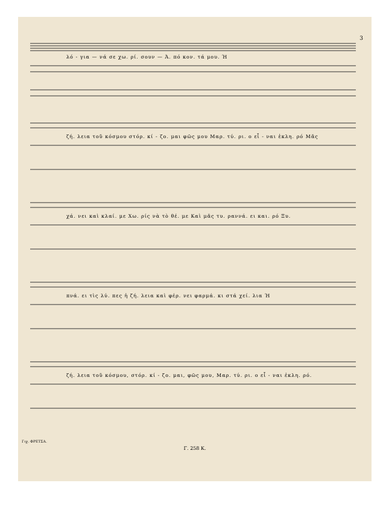3
λό - για — νά σε χω. ρί. σουν — Ά. πό κον. τά μου. Ή
ζή. λεια τοῦ κόσμου στόρ. κί - ζο. μαι φῶς μου Μαρ. τύ. ρι. ο εἶ - ναι ἐκλη. ρό Μᾶς
χά. νει καὶ κλαί. με Χω. ρίς νὰ τὸ θέ. με Καὶ μᾶς τυ. ραννά. ει και. ρό Ξυ.
πνά. ει τὶς λύ. πες ἡ ζή. λεια καὶ φέρ. νει φαρμά. κι στά χεί. λια Ή
ζή. λεια τοῦ κόσμου, στόρ. κί - ζο. μαι, φῶς μου, Μαρ. τύ. ρι. ο εἶ - ναι ἐκλη. ρό.
Γιχ. ΦΡΕΤΣΑ.
Γ. 258 Κ.